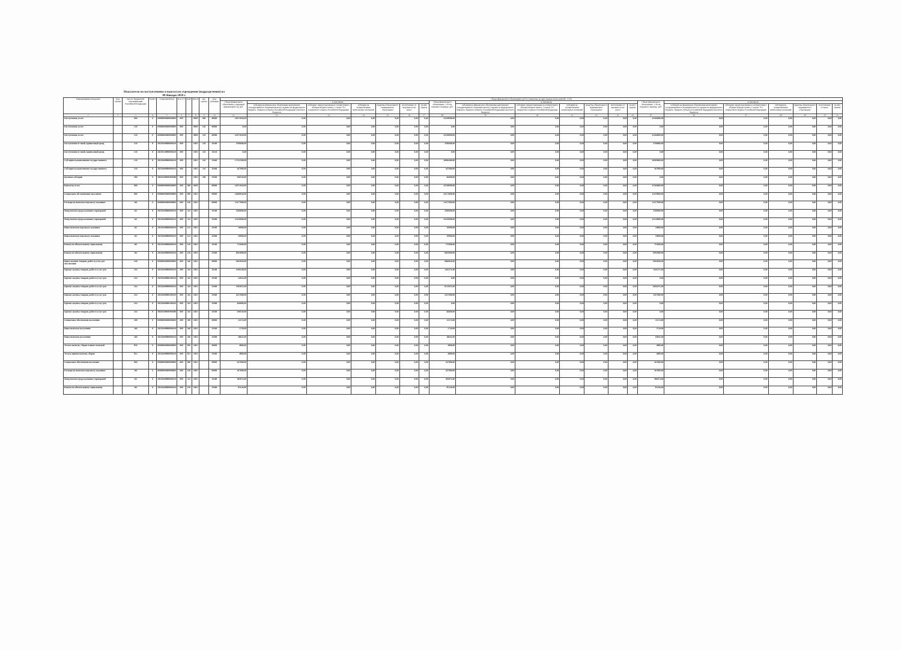Показатели по поступлениям и выплатам учреждения (подразделения) на
09 Января 2019 г.
| Наименование показателя | Код строки | Код по бюджетной классификации Российской Федерации | КБФО | Отраслевой код | КОСГУ | КВР | КФСР | Ан. Группа | Код субсидии | Объем финансового обеспечения, руб (с точностью до двух знаков после запятой - 0,00) | | | | | | | | | | | | | | | | | | | | |
| --- | --- | --- | --- | --- | --- | --- | --- | --- | --- | --- | --- | --- | --- | --- | --- | --- | --- | --- | --- | --- | --- | --- | --- | --- | --- | --- | --- | --- | --- | --- |
| | | | | | | | | | | Объем финансового обеспечения, очередной финансовый год, руб. | в том числе: | | | | | | Объем финансового обеспечения, 1-й год планового периода, руб. | в том числе: | | | | | | Объем финансового обеспечения, 2-й год планового периода, руб. | в том числе: | | | | | |
| | | | | | | | | | | | субсидии на финансовое обеспечение выполнения государственного (муниципального) задания из федерального бюджета, бюджета субъекта Российской Федерации (местного бюджета) | субсидии, предоставляемые в соответствии с абзацем вторым пункта 1 статьи 78.1 Бюджетного кодекса Российской Федерации | субсидии на осуществление капитальных вложений | средства обязательного медицинского страхования | поступления от оказания услуг всего | из них гранты | | субсидии на финансовое обеспечение выполнения государственного (муниципального) задания из федерального бюджета, бюджета субъекта Российской Федерации (местного бюджета) | субсидии, предоставляемые в соответствии с абзацем вторым пункта 1 статьи 78.1 Бюджетного кодекса Российской Федерации | субсидии на осуществление капитальных вложений | средства обязательного медицинского страхования | поступления от оказания услуг всего | из них гранты | | субсидии на финансовое обеспечение выполнения государственного (муниципального) задания из федерального бюджета, бюджета субъекта Российской Федерации (местного бюджета) | субсидии, предоставляемые в соответствии с абзацем вторым пункта 1 статьи 78.1 Бюджетного кодекса Российской Федерации | субсидии на осуществление капитальных вложений | средства обязательного медицинского страхования | поступления от всего | из них гранты |
| 1 | 2 | 3 | 4 | 5 | 6 | 7 | 8 | 9 | 10 | 11 | 12 | 13 | 14 | 15 | 16 | 17 | 18 | 19 | 20 | 21 | 22 | 23 | 24 | 25 | 26 | 27 | 28 | 29 | 30 | 31 |
| Поступления, всего | | 000 | 0 | 00000000000000000 | 000 | | 0000 | 000 | 00000 | 42973030,00 | 0,00 | 0,00 | 0,00 | 0,00 | 0,00 | 0,00 | 43538000,00 | 0,00 | 0,00 | 0,00 | 0,00 | 0,00 | 0,00 | 43566000,00 | 0,00 | 0,00 | 0,00 | 0,00 | 0,00 | 0,00 |
| Поступления, всего | | 120 | 0 | 00000000000000000 | 000 | | 0000 | 120 | 00000 | 0,00 | 0,00 | 0,00 | 0,00 | 0,00 | 0,00 | 0,00 | 0,00 | 0,00 | 0,00 | 0,00 | 0,00 | 0,00 | 0,00 | 0,00 | 0,00 | 0,00 | 0,00 | 0,00 | 0,00 | 0,00 |
| Поступления, всего | | 130 | 0 | 00000000000000000 | 000 | | 0000 | 130 | 00000 | 42973030,00 | 0,00 | 0,00 | 0,00 | 0,00 | 0,00 | 0,00 | 43538000,00 | 0,00 | 0,00 | 0,00 | 0,00 | 0,00 | 0,00 | 43566000,00 | 0,00 | 0,00 | 0,00 | 0,00 | 0,00 | 0,00 |
| Поступления от иной, приносящей доход | | 130 | 8 | 28250300800000130 | 000 | | 1002 | 130 | 50300 | 4700000,00 | 0,00 | 0,00 | 0,00 | 0,00 | 0,00 | 0,00 | 4700000,00 | 0,00 | 0,00 | 0,00 | 0,00 | 0,00 | 0,00 | 4700000,00 | 0,00 | 0,00 | 0,00 | 0,00 | 0,00 | 0,00 |
| Поступления от иной, приносящей доход | | 130 | 8 | 28250330800000130 | 000 | | 1002 | 130 | 50330 | 0,00 | 0,00 | 0,00 | 0,00 | 0,00 | 0,00 | 0,00 | 0,00 | 0,00 | 0,00 | 0,00 | 0,00 | 0,00 | 0,00 | 0,00 | 0,00 | 0,00 | 0,00 | 0,00 | 0,00 | 0,00 |
| Субсидии на выполнение государственного | | 130 | 8 | 28250400800000130 | 000 | | 1002 | 130 | 50400 | 37515500,00 | 0,00 | 0,00 | 0,00 | 0,00 | 0,00 | 0,00 | 38484400,00 | 0,00 | 0,00 | 0,00 | 0,00 | 0,00 | 0,00 | 38499000,00 | 0,00 | 0,00 | 0,00 | 0,00 | 0,00 | 0,00 |
| Субсидии на выполнение государственного | | 130 | 8 | 28250400800000130 | 000 | | 1003 | 130 | 50400 | 367000,00 | 0,00 | 0,00 | 0,00 | 0,00 | 0,00 | 0,00 | 367000,00 | 0,00 | 0,00 | 0,00 | 0,00 | 0,00 | 0,00 | 367000,00 | 0,00 | 0,00 | 0,00 | 0,00 | 0,00 | 0,00 |
| Целевые субсидии | | 180 | 9 | 2825050090P000180 | 000 | | 1002 | 180 | 50500 | 390530,00 | 0,00 | 0,00 | 0,00 | 0,00 | 0,00 | 0,00 | 66600,00 | 0,00 | 0,00 | 0,00 | 0,00 | 0,00 | 0,00 | 0,00 | 0,00 | 0,00 | 0,00 | 0,00 | 0,00 | 0,00 |
| Выплаты, всего | | 000 | 0 | 00000000000000000 | 000 | 000 | 0000 | | 00000 | 42973030,00 | 0,00 | 0,00 | 0,00 | 0,00 | 0,00 | 0,00 | 43538000,00 | 0,00 | 0,00 | 0,00 | 0,00 | 0,00 | 0,00 | 43566000,00 | 0,00 | 0,00 | 0,00 | 0,00 | 0,00 | 0,00 |
| Социальное обслуживание населения | | 000 | 0 | 00000000000000000 | 000 | 000 | 1002 | | 00000 | 42606030,00 | 0,00 | 0,00 | 0,00 | 0,00 | 0,00 | 0,00 | 43171000,00 | 0,00 | 0,00 | 0,00 | 0,00 | 0,00 | 0,00 | 43199000,00 | 0,00 | 0,00 | 0,00 | 0,00 | 0,00 | 0,00 |
| Расходы на выплаты персоналу казенных | | 110 | 0 | 00000000000000000 | 000 | 110 | 1002 | | 00000 | 33477000,00 | 0,00 | 0,00 | 0,00 | 0,00 | 0,00 | 0,00 | 33477000,00 | 0,00 | 0,00 | 0,00 | 0,00 | 0,00 | 0,00 | 33477000,00 | 0,00 | 0,00 | 0,00 | 0,00 | 0,00 | 0,00 |
| Фонд оплаты труда казенных учреждений | | 111 | 8 | 28250300800000130 | 000 | 111 | 1002 | | 50300 | 2500000,00 | 0,00 | 0,00 | 0,00 | 0,00 | 0,00 | 0,00 | 2500000,00 | 0,00 | 0,00 | 0,00 | 0,00 | 0,00 | 0,00 | 2500000,00 | 0,00 | 0,00 | 0,00 | 0,00 | 0,00 | 0,00 |
| Фонд оплаты труда казенных учреждений | | 111 | 8 | 28250400800000130 | 000 | 111 | 1002 | | 50400 | 23150000,00 | 0,00 | 0,00 | 0,00 | 0,00 | 0,00 | 0,00 | 23150000,00 | 0,00 | 0,00 | 0,00 | 0,00 | 0,00 | 0,00 | 23150000,00 | 0,00 | 0,00 | 0,00 | 0,00 | 0,00 | 0,00 |
| Иные выплаты персоналу казенных | | 112 | 8 | 28250300800000130 | 000 | 112 | 1002 | | 50300 | 30000,00 | 0,00 | 0,00 | 0,00 | 0,00 | 0,00 | 0,00 | 30000,00 | 0,00 | 0,00 | 0,00 | 0,00 | 0,00 | 0,00 | 30000,00 | 0,00 | 0,00 | 0,00 | 0,00 | 0,00 | 0,00 |
| Иные выплаты персоналу казенных | | 112 | 8 | 28250400800000130 | 000 | 112 | 1002 | | 50400 | 50000,00 | 0,00 | 0,00 | 0,00 | 0,00 | 0,00 | 0,00 | 50000,00 | 0,00 | 0,00 | 0,00 | 0,00 | 0,00 | 0,00 | 50000,00 | 0,00 | 0,00 | 0,00 | 0,00 | 0,00 | 0,00 |
| Взносы по обязательному социальному | | 119 | 8 | 28250300800000130 | 000 | 119 | 1002 | | 50300 | 755000,00 | 0,00 | 0,00 | 0,00 | 0,00 | 0,00 | 0,00 | 755000,00 | 0,00 | 0,00 | 0,00 | 0,00 | 0,00 | 0,00 | 755000,00 | 0,00 | 0,00 | 0,00 | 0,00 | 0,00 | 0,00 |
| Взносы по обязательному социальному | | 119 | 8 | 28250400800000130 | 000 | 119 | 1002 | | 50400 | 6992000,00 | 0,00 | 0,00 | 0,00 | 0,00 | 0,00 | 0,00 | 6992000,00 | 0,00 | 0,00 | 0,00 | 0,00 | 0,00 | 0,00 | 6992000,00 | 0,00 | 0,00 | 0,00 | 0,00 | 0,00 | 0,00 |
| Иные закупки товаров, работ и услуг для обеспечения | | 240 | 0 | 00000000000000000 | 000 | 240 | 1002 | | 00000 | 9101856,00 | 0,00 | 0,00 | 0,00 | 0,00 | 0,00 | 0,00 | 9666826,00 | 0,00 | 0,00 | 0,00 | 0,00 | 0,00 | 0,00 | 9694826,00 | 0,00 | 0,00 | 0,00 | 0,00 | 0,00 | 0,00 |
| Прочая закупка товаров, работ и услуг для | | 244 | 8 | 28250300800000130 | 000 | 244 | 1002 | | 50300 | 1396248,00 | 0,00 | 0,00 | 0,00 | 0,00 | 0,00 | 0,00 | 1411271,00 | 0,00 | 0,00 | 0,00 | 0,00 | 0,00 | 0,00 | 1411271,00 | 0,00 | 0,00 | 0,00 | 0,00 | 0,00 | 0,00 |
| Прочая закупка товаров, работ и услуг для | | 244 | 8 | 28250300800300130 | 000 | 244 | 1002 | | 50300 | 14923,00 | 0,00 | 0,00 | 0,00 | 0,00 | 0,00 | 0,00 | 0,00 | 0,00 | 0,00 | 0,00 | 0,00 | 0,00 | 0,00 | 0,00 | 0,00 | 0,00 | 0,00 | 0,00 | 0,00 | 0,00 |
| Прочая закупка товаров, работ и услуг для | | 244 | 8 | 28250400800000130 | 000 | 244 | 1002 | | 50400 | 5383055,00 | 0,00 | 0,00 | 0,00 | 0,00 | 0,00 | 0,00 | 6731955,00 | 0,00 | 0,00 | 0,00 | 0,00 | 0,00 | 0,00 | 6826555,00 | 0,00 | 0,00 | 0,00 | 0,00 | 0,00 | 0,00 |
| Прочая закупка товаров, работ и услуг для | | 244 | 8 | 28250400800200130 | 000 | 244 | 1002 | | 50400 | 1457000,00 | 0,00 | 0,00 | 0,00 | 0,00 | 0,00 | 0,00 | 1457000,00 | 0,00 | 0,00 | 0,00 | 0,00 | 0,00 | 0,00 | 1457000,00 | 0,00 | 0,00 | 0,00 | 0,00 | 0,00 | 0,00 |
| Прочая закупка товаров, работ и услуг для | | 244 | 8 | 28250400800300130 | 000 | 244 | 1002 | | 50400 | 460000,00 | 0,00 | 0,00 | 0,00 | 0,00 | 0,00 | 0,00 | 0,00 | 0,00 | 0,00 | 0,00 | 0,00 | 0,00 | 0,00 | 0,00 | 0,00 | 0,00 | 0,00 | 0,00 | 0,00 | 0,00 |
| Прочая закупка товаров, работ и услуг для | | 244 | 9 | 2825050090P000180 | 000 | 244 | 1002 | | 50500 | 390530,00 | 0,00 | 0,00 | 0,00 | 0,00 | 0,00 | 0,00 | 66600,00 | 0,00 | 0,00 | 0,00 | 0,00 | 0,00 | 0,00 | 0,00 | 0,00 | 0,00 | 0,00 | 0,00 | 0,00 | 0,00 |
| Социальное обеспечение населению | | 300 | 0 | 00000000000000000 | 000 | 300 | 1002 | | 00000 | 22374,00 | 0,00 | 0,00 | 0,00 | 0,00 | 0,00 | 0,00 | 22374,00 | 0,00 | 0,00 | 0,00 | 0,00 | 0,00 | 0,00 | 22374,00 | 0,00 | 0,00 | 0,00 | 0,00 | 0,00 | 0,00 |
| Иные выплаты населению | | 360 | 8 | 28250300800000130 | 000 | 360 | 1002 | | 50300 | 3729,00 | 0,00 | 0,00 | 0,00 | 0,00 | 0,00 | 0,00 | 3729,00 | 0,00 | 0,00 | 0,00 | 0,00 | 0,00 | 0,00 | 3729,00 | 0,00 | 0,00 | 0,00 | 0,00 | 0,00 | 0,00 |
| Иные выплаты населению | | 360 | 8 | 28250400800000130 | 000 | 360 | 1002 | | 50400 | 18645,00 | 0,00 | 0,00 | 0,00 | 0,00 | 0,00 | 0,00 | 18645,00 | 0,00 | 0,00 | 0,00 | 0,00 | 0,00 | 0,00 | 18645,00 | 0,00 | 0,00 | 0,00 | 0,00 | 0,00 | 0,00 |
| Уплата налогов, сборов и иных платежей | | 850 | 0 | 00000000000000000 | 000 | 850 | 1002 | | 00000 | 4800,00 | 0,00 | 0,00 | 0,00 | 0,00 | 0,00 | 0,00 | 4800,00 | 0,00 | 0,00 | 0,00 | 0,00 | 0,00 | 0,00 | 4800,00 | 0,00 | 0,00 | 0,00 | 0,00 | 0,00 | 0,00 |
| Уплата прочих налогов, сборов | | 853 | 8 | 28250400800000130 | 000 | 853 | 1002 | | 50400 | 4800,00 | 0,00 | 0,00 | 0,00 | 0,00 | 0,00 | 0,00 | 4800,00 | 0,00 | 0,00 | 0,00 | 0,00 | 0,00 | 0,00 | 4800,00 | 0,00 | 0,00 | 0,00 | 0,00 | 0,00 | 0,00 |
| Социальное обеспечение населения | | 000 | 0 | 00000000000000000 | 000 | 000 | 1003 | | 00000 | 367000,00 | 0,00 | 0,00 | 0,00 | 0,00 | 0,00 | 0,00 | 367000,00 | 0,00 | 0,00 | 0,00 | 0,00 | 0,00 | 0,00 | 367000,00 | 0,00 | 0,00 | 0,00 | 0,00 | 0,00 | 0,00 |
| Расходы на выплаты персоналу казенных | | 110 | 0 | 00000000000000000 | 000 | 110 | 1003 | | 00000 | 367000,00 | 0,00 | 0,00 | 0,00 | 0,00 | 0,00 | 0,00 | 367000,00 | 0,00 | 0,00 | 0,00 | 0,00 | 0,00 | 0,00 | 367000,00 | 0,00 | 0,00 | 0,00 | 0,00 | 0,00 | 0,00 |
| Фонд оплаты труда казенных учреждений | | 111 | 8 | 28250400800000130 | 000 | 111 | 1003 | | 50400 | 281874,00 | 0,00 | 0,00 | 0,00 | 0,00 | 0,00 | 0,00 | 281874,00 | 0,00 | 0,00 | 0,00 | 0,00 | 0,00 | 0,00 | 281874,00 | 0,00 | 0,00 | 0,00 | 0,00 | 0,00 | 0,00 |
| Взносы по обязательному социальному | | 119 | 8 | 28250400800000130 | 000 | 119 | 1003 | | 50400 | 85126,00 | 0,00 | 0,00 | 0,00 | 0,00 | 0,00 | 0,00 | 85126,00 | 0,00 | 0,00 | 0,00 | 0,00 | 0,00 | 0,00 | 85126,00 | 0,00 | 0,00 | 0,00 | 0,00 | 0,00 | 0,00 |